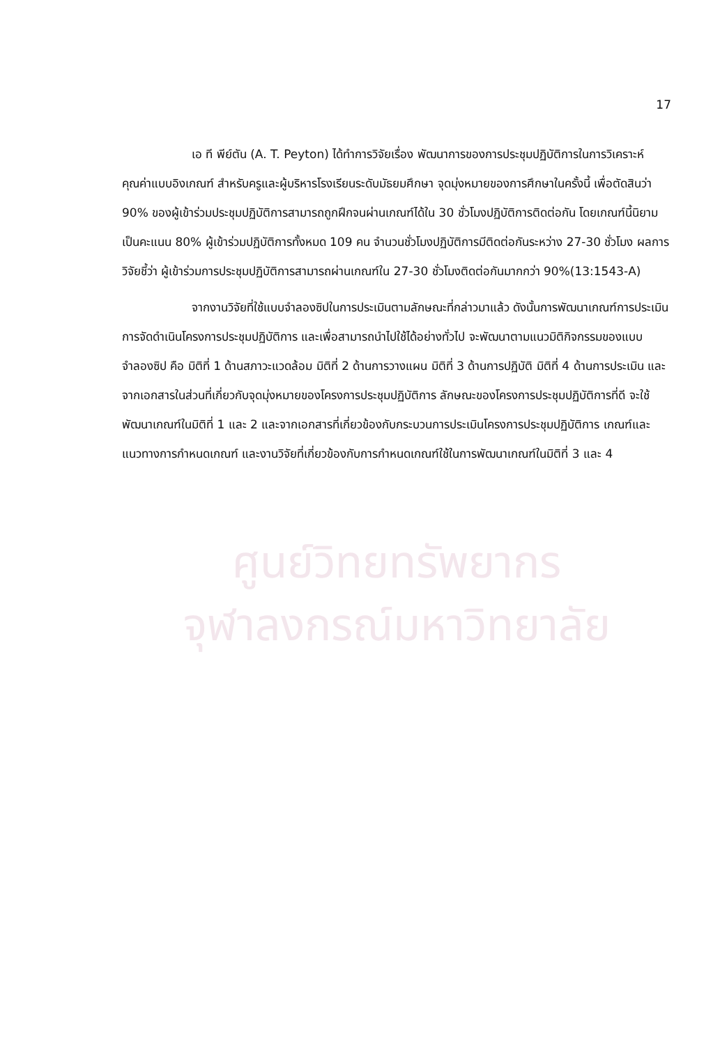17
เอ ที พีย์ตัน (A. T. Peyton) ได้ทำการวิจัยเรื่อง พัฒนาการของการประชุมปฏิบัติการในการวิเคราะห์คุณค่าแบบอิงเกณฑ์ สำหรับครูและผู้บริหารโรงเรียนระดับมัธยมศึกษา จุดมุ่งหมายของการศึกษาในครั้งนี้ เพื่อตัดสินว่า 90% ของผู้เข้าร่วมประชุมปฏิบัติการสามารถถูกฝึกจนผ่านเกณฑ์ได้ใน 30 ชั่วโมงปฏิบัติการติดต่อกัน โดยเกณฑ์นี้นิยามเป็นคะแนน 80% ผู้เข้าร่วมปฏิบัติการทั้งหมด 109 คน จำนวนชั่วโมงปฏิบัติการมีติดต่อกันระหว่าง 27-30 ชั่วโมง ผลการวิจัยชี้ว่า ผู้เข้าร่วมการประชุมปฏิบัติการสามารถผ่านเกณฑ์ใน 27-30 ชั่วโมงติดต่อกันมากกว่า 90%(13:1543-A)
จากงานวิจัยที่ใช้แบบจำลองซิปในการประเมินตามลักษณะที่กล่าวมาแล้ว ดังนั้นการพัฒนาเกณฑ์การประเมินการจัดดำเนินโครงการประชุมปฏิบัติการ และเพื่อสามารถนำไปใช้ได้อย่างทั่วไป จะพัฒนาตามแนวมิติกิจกรรมของแบบจำลองซิป คือ มิติที่ 1 ด้านสภาวะแวดล้อม มิติที่ 2 ด้านการวางแผน มิติที่ 3 ด้านการปฏิบัติ มิติที่ 4 ด้านการประเมิน และจากเอกสารในส่วนที่เกี่ยวกับจุดมุ่งหมายของโครงการประชุมปฏิบัติการ ลักษณะของโครงการประชุมปฏิบัติการที่ดี จะใช้พัฒนาเกณฑ์ในมิติที่ 1 และ 2 และจากเอกสารที่เกี่ยวข้องกับกระบวนการประเมินโครงการประชุมปฏิบัติการ เกณฑ์และแนวทางการกำหนดเกณฑ์ และงานวิจัยที่เกี่ยวข้องกับการกำหนดเกณฑ์ใช้ในการพัฒนาเกณฑ์ในมิติที่ 3 และ 4
ศูนย์วิทยทรัพยากร
จุฬาลงกรณ์มหาวิทยาลัย